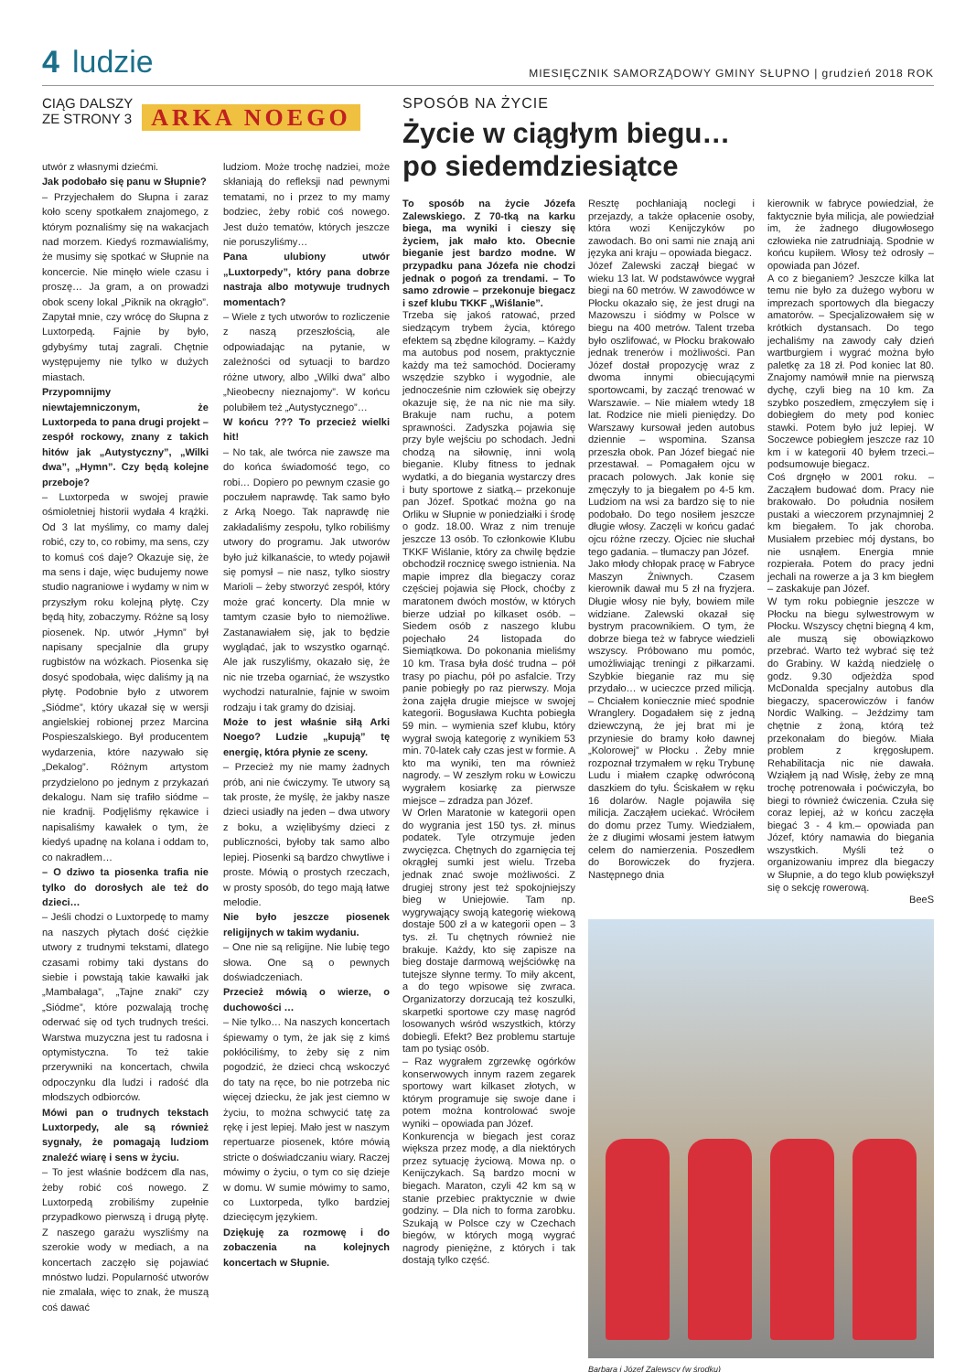4 ludzie
MIESIĘCZNIK SAMORZĄDOWY GMINY SŁUPNO | grudzień 2018 ROK
CIĄG DALSZY
ZE STRONY 3
ARKA NOEGO
utwór z własnymi dziećmi.
Jak podobało się panu w Słupnie?
– Przyjechałem do Słupna i zaraz koło sceny spotkałem znajomego, z którym poznaliśmy się na wakacjach nad morzem. Kiedyś rozmawialiśmy, że musimy się spotkać w Słupnie na koncercie. Nie minęło wiele czasu i proszę… Ja gram, a on prowadzi obok sceny lokal „Piknik na okrągło”. Zapytał mnie, czy wrócę do Słupna z Luxtorpedą. Fajnie by było, gdybyśmy tutaj zagrali. Chętnie występujemy nie tylko w dużych miastach.
Przypomnijmy niewtajemniczonym, że Luxtorpeda to pana drugi projekt – zespół rockowy, znany z takich hitów jak „Autystyczny”, „Wilki dwa”, „Hymn”. Czy będą kolejne przeboje?
– Luxtorpeda w swojej prawie ośmioletniej historii wydała 4 krążki. Od 3 lat myślimy, co mamy dalej robić, czy to, co robimy, ma sens, czy to komuś coś daje? Okazuje się, że ma sens i daje, więc budujemy nowe studio nagraniowe i wydamy w nim w przyszłym roku kolejną płytę. Czy będą hity, zobaczymy. Różne są losy piosenek. Np. utwór „Hymn” był napisany specjalnie dla grupy rugbistów na wózkach. Piosenka się dosyć spodobała, więc daliśmy ją na płytę. Podobnie było z utworem „Siódme”, który ukazał się w wersji angielskiej robionej przez Marcina Pospieszalskiego. Był producentem wydarzenia, które nazywało się „Dekalog”. Różnym artystom przydzielono po jednym z przykazań dekalogu. Nam się trafiło siódme – nie kradnij. Podjęliśmy rękawice i napisaliśmy kawałek o tym, że kiedyś upadnę na kolana i oddam to, co nakradłem…
– O dziwo ta piosenka trafia nie tylko do dorosłych ale też do dzieci…
– Jeśli chodzi o Luxtorpedę to mamy na naszych płytach dość ciężkie utwory z trudnymi tekstami, dlatego czasami robimy taki dystans do siebie i powstają takie kawałki jak „Mambałaga”, „Tajne znaki” czy „Siódme”, które pozwalają trochę oderwać się od tych trudnych treści. Warstwa muzyczna jest tu radosna i optymistyczna. To też takie przerywniki na koncertach, chwila odpoczynku dla ludzi i radość dla młodszych odbiorców.
Mówi pan o trudnych tekstach Luxtorpedy, ale są również sygnały, że pomagają ludziom znaleźć wiarę i sens w życiu.
– To jest właśnie bodźcem dla nas, żeby robić coś nowego. Z Luxtorpedą zrobiliśmy zupełnie przypadkowo pierwszą i drugą płytę. Z naszego garażu wyszliśmy na szerokie wody w mediach, a na koncertach zaczęło się pojawiać mnóstwo ludzi. Popularność utworów nie zmalała, więc to znak, że muszą coś dawać
ludziom. Może trochę nadziei, może skłaniają do refleksji nad pewnymi tematami, no i przez to my mamy bodziec, żeby robić coś nowego. Jest dużo tematów, których jeszcze nie poruszyliśmy…
Pana ulubiony utwór „Luxtorpedy”, który pana dobrze nastraja albo motywuje trudnych momentach?
– Wiele z tych utworów to rozliczenie z naszą przeszłością, ale odpowiadając na pytanie, w zależności od sytuacji to bardzo różne utwory, albo „Wilki dwa” albo „Nieobecny nieznajomy”. W końcu polubiłem też „Autystycznego”…
W końcu ??? To przecież wielki hit!
– No tak, ale twórca nie zawsze ma do końca świadomość tego, co robi… Dopiero po pewnym czasie go poczułem naprawdę. Tak samo było z Arką Noego. Tak naprawdę nie zakładaliśmy zespołu, tylko robiliśmy utwory do programu. Jak utworów było już kilkanaście, to wtedy pojawił się pomysł – nie nasz, tylko siostry Marioli – żeby stworzyć zespół, który może grać koncerty. Dla mnie w tamtym czasie było to niemożliwe. Zastanawiałem się, jak to będzie wyglądać, jak to wszystko ogarnąć. Ale jak ruszyliśmy, okazało się, że nic nie trzeba ogarniać, że wszystko wychodzi naturalnie, fajnie w swoim rodzaju i tak gramy do dzisiaj.
Może to jest właśnie siłą Arki Noego? Ludzie „kupują” tę energię, która płynie ze sceny.
– Przecież my nie mamy żadnych prób, ani nie ćwiczymy. Te utwory są tak proste, że myślę, że jakby nasze dzieci usiadły na jeden – dwa utwory z boku, a wzięlibyśmy dzieci z publiczności, byłoby tak samo albo lepiej. Piosenki są bardzo chwytliwe i proste. Mówią o prostych rzeczach, w prosty sposób, do tego mają łatwe melodie.
Nie było jeszcze piosenek religijnych w takim wydaniu.
– One nie są religijne. Nie lubię tego słowa. One są o pewnych doświadczeniach.
Przecież mówią o wierze, o duchowości …
– Nie tylko… Na naszych koncertach śpiewamy o tym, że jak się z kimś pokłóciliśmy, to żeby się z nim pogodzić, że dzieci chcą wskoczyć do taty na ręce, bo nie potrzeba nic więcej dziecku, że jak jest ciemno w życiu, to można schwycić tatę za rękę i jest lepiej. Mało jest w naszym repertuarze piosenek, które mówią stricte o doświadczaniu wiary. Raczej mówimy o życiu, o tym co się dzieje w domu. W sumie mówimy to samo, co Luxtorpeda, tylko bardziej dziecięcym językiem.
Dziękuję za rozmowę i do zobaczenia na kolejnych koncertach w Słupnie.
SPOSÓB NA ŻYCIE
Życie w ciągłym biegu…
po siedemdziesiątce
To sposób na życie Józefa Zalewskiego. Z 70-tką na karku biega, ma wyniki i cieszy się życiem, jak mało kto. Obecnie bieganie jest bardzo modne. W przypadku pana Józefa nie chodzi jednak o pogoń za trendami. – To samo zdrowie – przekonuje biegacz i szef klubu TKKF „Wiślanie”.
Trzeba się jakoś ratować, przed siedzącym trybem życia, którego efektem są zbędne kilogramy. – Każdy ma autobus pod nosem, praktycznie każdy ma też samochód. Docieramy wszędzie szybko i wygodnie, ale jednocześnie nim człowiek się obejrzy okazuje się, że na nic nie ma siły. Brakuje nam ruchu, a potem sprawności. Zadyszka pojawia się przy byle wejściu po schodach. Jedni chodzą na siłownię, inni wolą bieganie. Kluby fitness to jednak wydatki, a do biegania wystarczy dres i buty sportowe z siatką.– przekonuje pan Józef. Spotkać można go na Orliku w Słupnie w poniedziałki i środę o godz. 18.00. Wraz z nim trenuje jeszcze 13 osób. To członkowie Klubu TKKF Wiślanie, który za chwilę będzie obchodził rocznicę swego istnienia. Na mapie imprez dla biegaczy coraz częściej pojawia się Płock, choćby z maratonem dwóch mostów, w których bierze udział po kilkaset osób. – Siedem osób z naszego klubu pojechało 24 listopada do Siemiątkowa. Do pokonania mieliśmy 10 km. Trasa była dość trudna – pół trasy po piachu, pół po asfalcie. Trzy panie pobiegły po raz pierwszy. Moja żona zajęła drugie miejsce w swojej kategorii. Bogusława Kuchta pobiegła 59 min. – wymienia szef klubu, który wygrał swoją kategorię z wynikiem 53 min. 70-latek cały czas jest w formie. A kto ma wyniki, ten ma również nagrody. – W zeszłym roku w Łowiczu wygrałem kosiarkę za pierwsze miejsce – zdradza pan Józef.
W Orlen Maratonie w kategorii open do wygrania jest 150 tys. zł. minus podatek. Tyle otrzymuje jeden zwycięzca. Chętnych do zgarnięcia tej okrągłej sumki jest wielu. Trzeba jednak znać swoje możliwości. Z drugiej strony jest też spokojniejszy bieg w Uniejowie. Tam np. wygrywający swoją kategorię wiekową dostaje 500 zł a w kategorii open – 3 tys. zł. Tu chętnych również nie brakuje. Każdy, kto się zapisze na bieg dostaje darmową wejściówkę na tutejsze słynne termy. To miły akcent, a do tego wpisowe się zwraca. Organizatorzy dorzucają też koszulki, skarpetki sportowe czy masę nagród losowanych wśród wszystkich, którzy dobiegli. Efekt? Bez problemu startuje tam po tysiąc osób.
– Raz wygrałem zgrzewkę ogórków konserwowych innym razem zegarek sportowy wart kilkaset złotych, w którym programuje się swoje dane i potem można kontrolować swoje wyniki – opowiada pan Józef.
Konkurencja w biegach jest coraz większa przez modę, a dla niektórych przez sytuację życiową. Mowa np. o Kenijczykach. Są bardzo mocni w biegach. Maraton, czyli 42 km są w stanie przebiec praktycznie w dwie godziny. – Dla nich to forma zarobku. Szukają w Polsce czy w Czechach biegów, w których mogą wygrać nagrody pieniężne, z których i tak dostają tylko część.
Resztę pochłaniają noclegi i przejazdy, a także opłacenie osoby, która wozi Kenijczyków po zawodach. Bo oni sami nie znają ani języka ani kraju – opowiada biegacz.
Józef Zalewski zaczął biegać w wieku 13 lat. W podstawówce wygrał biegi na 60 metrów. W zawodówce w Płocku okazało się, że jest drugi na Mazowszu i siódmy w Polsce w biegu na 400 metrów. Talent trzeba było oszlifować, w Płocku brakowało jednak trenerów i możliwości. Pan Józef dostał propozycję wraz z dwoma innymi obiecującymi sportowcami, by zacząć trenować w Warszawie. – Nie miałem wtedy 18 lat. Rodzice nie mieli pieniędzy. Do Warszawy kursował jeden autobus dziennie – wspomina. Szansa przeszła obok. Pan Józef biegać nie przestawał. – Pomagałem ojcu w pracach polowych. Jak konie się zmęczyły to ja biegałem po 4-5 km. Ludziom na wsi za bardzo się to nie podobało. Do tego nosiłem jeszcze długie włosy. Zaczęli w końcu gadać ojcu różne rzeczy. Ojciec nie słuchał tego gadania. – tłumaczy pan Józef.
Jako młody chłopak pracę w Fabryce Maszyn Żniwnych. Czasem kierownik dawał mu 5 zł na fryzjera. Długie włosy nie były, bowiem mile widziane. Zalewski okazał się bystrym pracownikiem. O tym, że dobrze biega też w fabryce wiedzieli wszyscy. Próbowano mu pomóc, umożliwiając treningi z piłkarzami. Szybkie bieganie raz mu się przydało… w ucieczce przed milicją. – Chciałem koniecznie mieć spodnie Wranglery. Dogadałem się z jedną dziewczyną, że jej brat mi je przyniesie do bramy koło dawnej „Kolorowej” w Płocku . Żeby mnie rozpoznał trzymałem w ręku Trybunę Ludu i miałem czapkę odwróconą daszkiem do tyłu. Ściskałem w ręku 16 dolarów. Nagle pojawiła się milicja. Zacząłem uciekać. Wróciłem do domu przez Tumy. Wiedziałem, że z długimi włosami jestem łatwym celem do namierzenia. Poszedłem do Borowiczek do fryzjera. Następnego dnia
kierownik w fabryce powiedział, że faktycznie była milicja, ale powiedział im, że żadnego długowłosego człowieka nie zatrudniają. Spodnie w końcu kupiłem. Włosy też odrosły – opowiada pan Józef.
A co z bieganiem? Jeszcze kilka lat temu nie było za dużego wyboru w imprezach sportowych dla biegaczy amatorów. – Specjalizowałem się w krótkich dystansach. Do tego jechaliśmy na zawody cały dzień wartburgiem i wygrać można było paletkę za 18 zł. Pod koniec lat 80. Znajomy namówił mnie na pierwszą dychę, czyli bieg na 10 km. Za szybko poszedłem, zmęczyłem się i dobiegłem do mety pod koniec stawki. Potem było już lepiej. W Soczewce pobiegłem jeszcze raz 10 km i w kategorii 40 byłem trzeci.– podsumowuje biegacz.
Coś drgnęło w 2001 roku. – Zacząłem budować dom. Pracy nie brakowało. Do południa nosiłem pustaki a wieczorem przynajmniej 2 km biegałem. To jak choroba. Musiałem przebiec mój dystans, bo nie usnąłem. Energia mnie rozpierała. Potem do pracy jedni jechali na rowerze a ja 3 km biegłem – zaskakuje pan Józef.
W tym roku pobiegnie jeszcze w Płocku na biegu sylwestrowym w Płocku. Wszyscy chętni biegną 4 km, ale muszą się obowiązkowo przebrać. Warto też wybrać się też do Grabiny. W każdą niedzielę o godz. 9.30 odjeżdża spod McDonalda specjalny autobus dla biegaczy, spacerowiczów i fanów Nordic Walking. – Jeździmy tam chętnie z żoną, którą też przekonałam do biegów. Miała problem z kręgosłupem. Rehabilitacja nic nie dawała. Wziąłem ją nad Wisłę, żeby ze mną trochę potrenowała i poćwiczyła, bo biegi to również ćwiczenia. Czuła się coraz lepiej, aż w końcu zaczęła biegać 3 - 4 km.– opowiada pan Józef, który namawia do biegania wszystkich. Myśli też o organizowaniu imprez dla biegaczy w Słupnie, a do tego klub powiększył się o sekcję rowerową.
BeeS
Barbara i Józef Zalewscy (w środku)